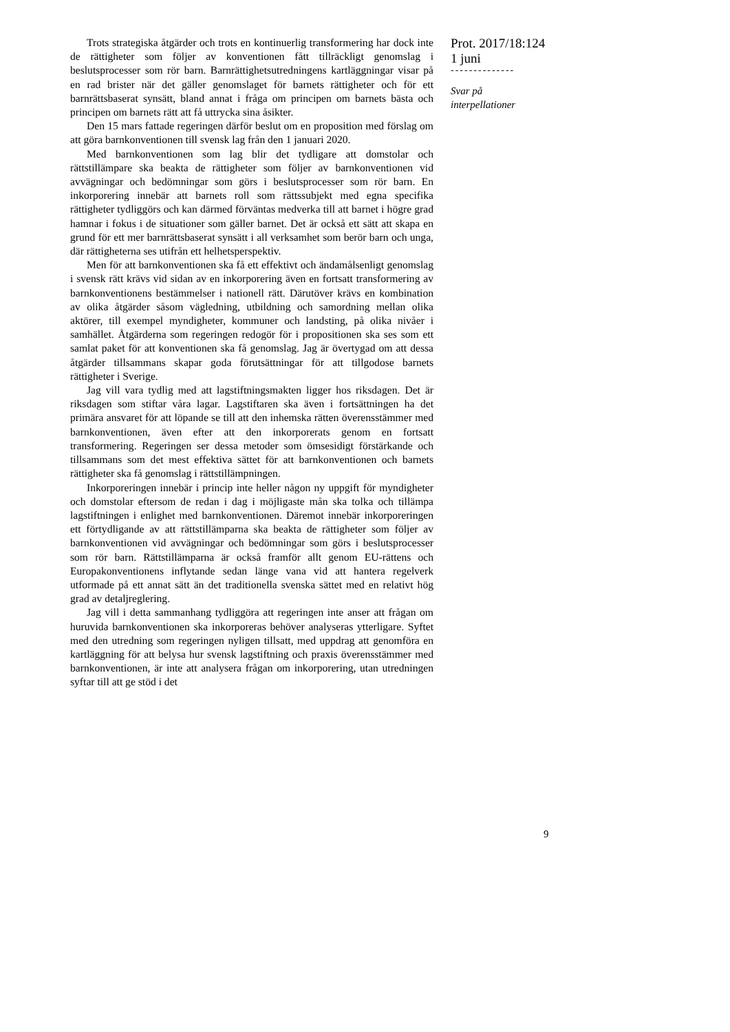Trots strategiska åtgärder och trots en kontinuerlig transformering har dock inte de rättigheter som följer av konventionen fått tillräckligt genomslag i beslutsprocesser som rör barn. Barnrättighetsutredningens kartläggningar visar på en rad brister när det gäller genomslaget för barnets rättigheter och för ett barnrättsbaserat synsätt, bland annat i fråga om principen om barnets bästa och principen om barnets rätt att få uttrycka sina åsikter.
Den 15 mars fattade regeringen därför beslut om en proposition med förslag om att göra barnkonventionen till svensk lag från den 1 januari 2020.
Med barnkonventionen som lag blir det tydligare att domstolar och rättstillämpare ska beakta de rättigheter som följer av barnkonventionen vid avvägningar och bedömningar som görs i beslutsprocesser som rör barn. En inkorporering innebär att barnets roll som rättssubjekt med egna specifika rättigheter tydliggörs och kan därmed förväntas medverka till att barnet i högre grad hamnar i fokus i de situationer som gäller barnet. Det är också ett sätt att skapa en grund för ett mer barnrättsbaserat synsätt i all verksamhet som berör barn och unga, där rättigheterna ses utifrån ett helhetsperspektiv.
Men för att barnkonventionen ska få ett effektivt och ändamålsenligt genomslag i svensk rätt krävs vid sidan av en inkorporering även en fortsatt transformering av barnkonventionens bestämmelser i nationell rätt. Därutöver krävs en kombination av olika åtgärder såsom vägledning, utbildning och samordning mellan olika aktörer, till exempel myndigheter, kommuner och landsting, på olika nivåer i samhället. Åtgärderna som regeringen redogör för i propositionen ska ses som ett samlat paket för att konventionen ska få genomslag. Jag är övertygad om att dessa åtgärder tillsammans skapar goda förutsättningar för att tillgodose barnets rättigheter i Sverige.
Jag vill vara tydlig med att lagstiftningsmakten ligger hos riksdagen. Det är riksdagen som stiftar våra lagar. Lagstiftaren ska även i fortsättningen ha det primära ansvaret för att löpande se till att den inhemska rätten överensstämmer med barnkonventionen, även efter att den inkorporerats genom en fortsatt transformering. Regeringen ser dessa metoder som ömsesidigt förstärkande och tillsammans som det mest effektiva sättet för att barnkonventionen och barnets rättigheter ska få genomslag i rättstillämpningen.
Inkorporeringen innebär i princip inte heller någon ny uppgift för myndigheter och domstolar eftersom de redan i dag i möjligaste mån ska tolka och tillämpa lagstiftningen i enlighet med barnkonventionen. Däremot innebär inkorporeringen ett förtydligande av att rättstillämparna ska beakta de rättigheter som följer av barnkonventionen vid avvägningar och bedömningar som görs i beslutsprocesser som rör barn. Rättstillämparna är också framför allt genom EU-rättens och Europakonventionens inflytande sedan länge vana vid att hantera regelverk utformade på ett annat sätt än det traditionella svenska sättet med en relativt hög grad av detaljreglering.
Jag vill i detta sammanhang tydliggöra att regeringen inte anser att frågan om huruvida barnkonventionen ska inkorporeras behöver analyseras ytterligare. Syftet med den utredning som regeringen nyligen tillsatt, med uppdrag att genomföra en kartläggning för att belysa hur svensk lagstiftning och praxis överensstämmer med barnkonventionen, är inte att analysera frågan om inkorporering, utan utredningen syftar till att ge stöd i det
Prot. 2017/18:124
1 juni
--------------
Svar på
interpellationer
9